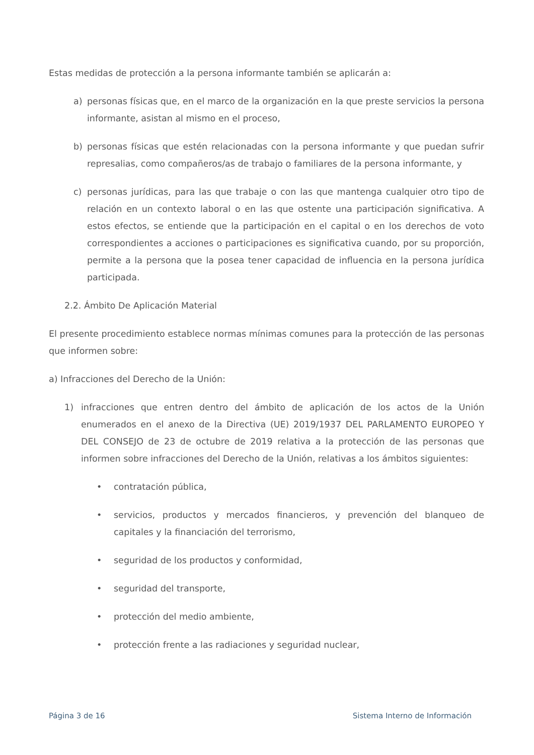Estas medidas de protección a la persona informante también se aplicarán a:
a) personas físicas que, en el marco de la organización en la que preste servicios la persona informante, asistan al mismo en el proceso,
b) personas físicas que estén relacionadas con la persona informante y que puedan sufrir represalias, como compañeros/as de trabajo o familiares de la persona informante, y
c) personas jurídicas, para las que trabaje o con las que mantenga cualquier otro tipo de relación en un contexto laboral o en las que ostente una participación significativa. A estos efectos, se entiende que la participación en el capital o en los derechos de voto correspondientes a acciones o participaciones es significativa cuando, por su proporción, permite a la persona que la posea tener capacidad de influencia en la persona jurídica participada.
2.2. Ámbito De Aplicación Material
El presente procedimiento establece normas mínimas comunes para la protección de las personas que informen sobre:
a) Infracciones del Derecho de la Unión:
1) infracciones que entren dentro del ámbito de aplicación de los actos de la Unión enumerados en el anexo de la Directiva (UE) 2019/1937 DEL PARLAMENTO EUROPEO Y DEL CONSEJO de 23 de octubre de 2019 relativa a la protección de las personas que informen sobre infracciones del Derecho de la Unión, relativas a los ámbitos siguientes:
• contratación pública,
• servicios, productos y mercados financieros, y prevención del blanqueo de capitales y la financiación del terrorismo,
• seguridad de los productos y conformidad,
• seguridad del transporte,
• protección del medio ambiente,
• protección frente a las radiaciones y seguridad nuclear,
Página 3 de 16 Sistema Interno de Información